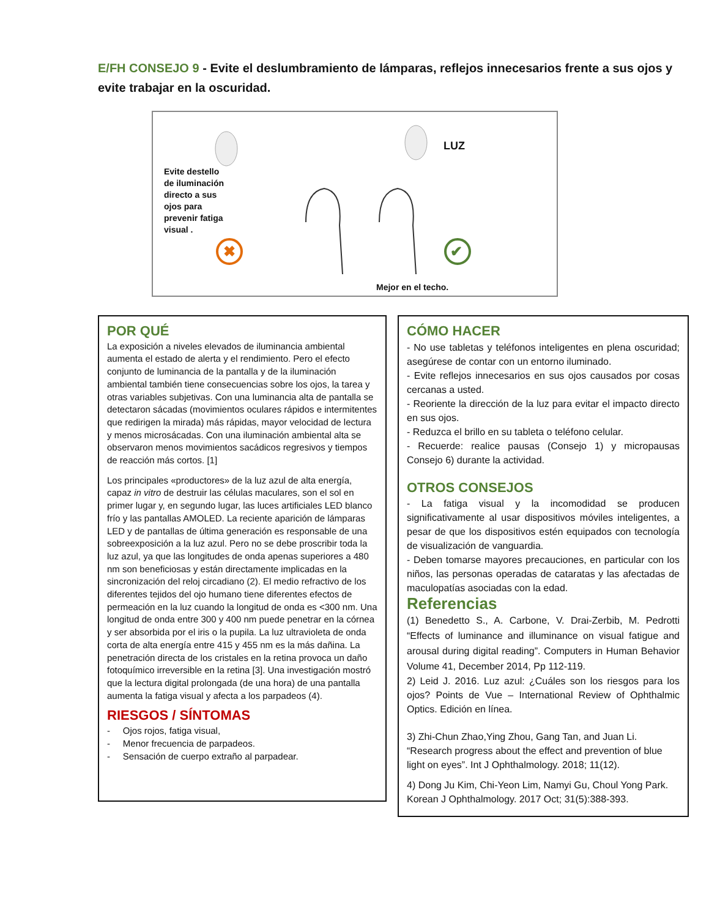E/FH CONSEJO 9 - Evite el deslumbramiento de lámparas, reflejos innecesarios frente a sus ojos y evite trabajar en la oscuridad.
Evite destello de iluminación directo a sus ojos para prevenir fatiga visual .
LUZ
✖
✔
Mejor en el techo.
POR QUÉ
La exposición a niveles elevados de iluminancia ambiental aumenta el estado de alerta y el rendimiento. Pero el efecto conjunto de luminancia de la pantalla y de la iluminación ambiental también tiene consecuencias sobre los ojos, la tarea y otras variables subjetivas. Con una luminancia alta de pantalla se detectaron sácadas (movimientos oculares rápidos e intermitentes que redirigen la mirada) más rápidas, mayor velocidad de lectura y menos microsácadas. Con una iluminación ambiental alta se observaron menos movimientos sacádicos regresivos y tiempos de reacción más cortos. [1]
Los principales «productores» de la luz azul de alta energía, capaz in vitro de destruir las células maculares, son el sol en primer lugar y, en segundo lugar, las luces artificiales LED blanco frío y las pantallas AMOLED. La reciente aparición de lámparas LED y de pantallas de última generación es responsable de una sobreexposición a la luz azul. Pero no se debe proscribir toda la luz azul, ya que las longitudes de onda apenas superiores a 480 nm son beneficiosas y están directamente implicadas en la sincronización del reloj circadiano (2). El medio refractivo de los diferentes tejidos del ojo humano tiene diferentes efectos de permeación en la luz cuando la longitud de onda es <300 nm. Una longitud de onda entre 300 y 400 nm puede penetrar en la córnea y ser absorbida por el iris o la pupila. La luz ultravioleta de onda corta de alta energía entre 415 y 455 nm es la más dañina. La penetración directa de los cristales en la retina provoca un daño fotoquímico irreversible en la retina [3]. Una investigación mostró que la lectura digital prolongada (de una hora) de una pantalla aumenta la fatiga visual y afecta a los parpadeos (4).
RIESGOS / SÍNTOMAS
- Ojos rojos, fatiga visual,
- Menor frecuencia de parpadeos.
- Sensación de cuerpo extraño al parpadear.
CÓMO HACER
- No use tabletas y teléfonos inteligentes en plena oscuridad; asegúrese de contar con un entorno iluminado.
- Evite reflejos innecesarios en sus ojos causados por cosas cercanas a usted.
- Reoriente la dirección de la luz para evitar el impacto directo en sus ojos.
- Reduzca el brillo en su tableta o teléfono celular.
- Recuerde: realice pausas (Consejo 1) y micropausas Consejo 6) durante la actividad.
OTROS CONSEJOS
- La fatiga visual y la incomodidad se producen significativamente al usar dispositivos móviles inteligentes, a pesar de que los dispositivos estén equipados con tecnología de visualización de vanguardia.
- Deben tomarse mayores precauciones, en particular con los niños, las personas operadas de cataratas y las afectadas de maculopatías asociadas con la edad.
Referencias
(1) Benedetto S., A. Carbone, V. Drai-Zerbib, M. Pedrotti “Effects of luminance and illuminance on visual fatigue and arousal during digital reading”. Computers in Human Behavior Volume 41, December 2014, Pp 112-119.
2) Leid J. 2016. Luz azul: ¿Cuáles son los riesgos para los ojos? Points de Vue – International Review of Ophthalmic Optics. Edición en línea.
3) Zhi-Chun Zhao,Ying Zhou, Gang Tan, and Juan Li. “Research progress about the effect and prevention of blue light on eyes”. Int J Ophthalmology. 2018; 11(12).
4) Dong Ju Kim, Chi-Yeon Lim, Namyi Gu, Choul Yong Park. Korean J Ophthalmology. 2017 Oct; 31(5):388-393.